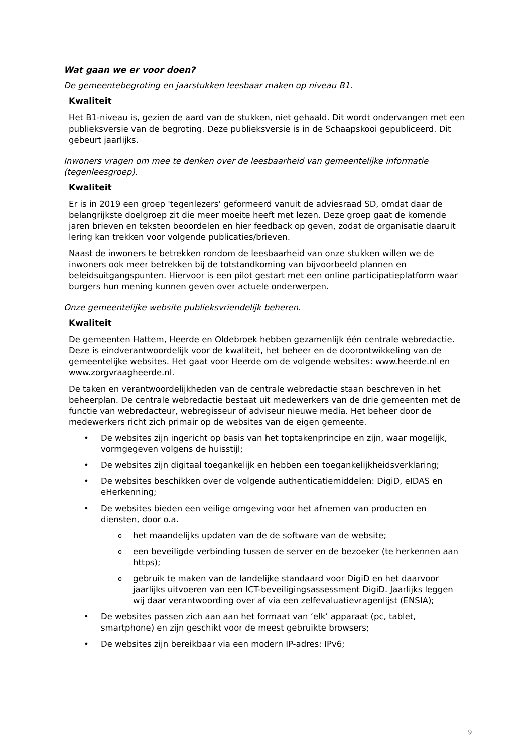Wat gaan we er voor doen?
De gemeentebegroting en jaarstukken leesbaar maken op niveau B1.
Kwaliteit
Het B1-niveau is, gezien de aard van de stukken, niet gehaald. Dit wordt ondervangen met een publieksversie van de begroting. Deze publieksversie is in de Schaapskooi gepubliceerd. Dit gebeurt jaarlijks.
Inwoners vragen om mee te denken over de leesbaarheid van gemeentelijke informatie (tegenleesgroep).
Kwaliteit
Er is in 2019 een groep 'tegenlezers' geformeerd vanuit de adviesraad SD, omdat daar de belangrijkste doelgroep zit die meer moeite heeft met lezen. Deze groep gaat de komende jaren brieven en teksten beoordelen en hier feedback op geven, zodat de organisatie daaruit lering kan trekken voor volgende publicaties/brieven.
Naast de inwoners te betrekken rondom de leesbaarheid van onze stukken willen we de inwoners ook meer betrekken bij de totstandkoming van bijvoorbeeld plannen en beleidsuitgangspunten. Hiervoor is een pilot gestart met een online participatieplatform waar burgers hun mening kunnen geven over actuele onderwerpen.
Onze gemeentelijke website publieksvriendelijk beheren.
Kwaliteit
De gemeenten Hattem, Heerde en Oldebroek hebben gezamenlijk één centrale webredactie. Deze is eindverantwoordelijk voor de kwaliteit, het beheer en de doorontwikkeling van de gemeentelijke websites. Het gaat voor Heerde om de volgende websites: www.heerde.nl en www.zorgvraagheerde.nl.
De taken en verantwoordelijkheden van de centrale webredactie staan beschreven in het beheerplan. De centrale webredactie bestaat uit medewerkers van de drie gemeenten met de functie van webredacteur, webregisseur of adviseur nieuwe media. Het beheer door de medewerkers richt zich primair op de websites van de eigen gemeente.
• De websites zijn ingericht op basis van het toptakenprincipe en zijn, waar mogelijk, vormgegeven volgens de huisstijl;
• De websites zijn digitaal toegankelijk en hebben een toegankelijkheidsverklaring;
• De websites beschikken over de volgende authenticatiemiddelen: DigiD, eIDAS en eHerkenning;
• De websites bieden een veilige omgeving voor het afnemen van producten en diensten, door o.a.
o het maandelijks updaten van de de software van de website;
o een beveiligde verbinding tussen de server en de bezoeker (te herkennen aan https);
o gebruik te maken van de landelijke standaard voor DigiD en het daarvoor jaarlijks uitvoeren van een ICT-beveiligingsassessment DigiD. Jaarlijks leggen wij daar verantwoording over af via een zelfevaluatievragenlijst (ENSIA);
• De websites passen zich aan aan het formaat van ‘elk’ apparaat (pc, tablet, smartphone) en zijn geschikt voor de meest gebruikte browsers;
• De websites zijn bereikbaar via een modern IP-adres: IPv6;
9